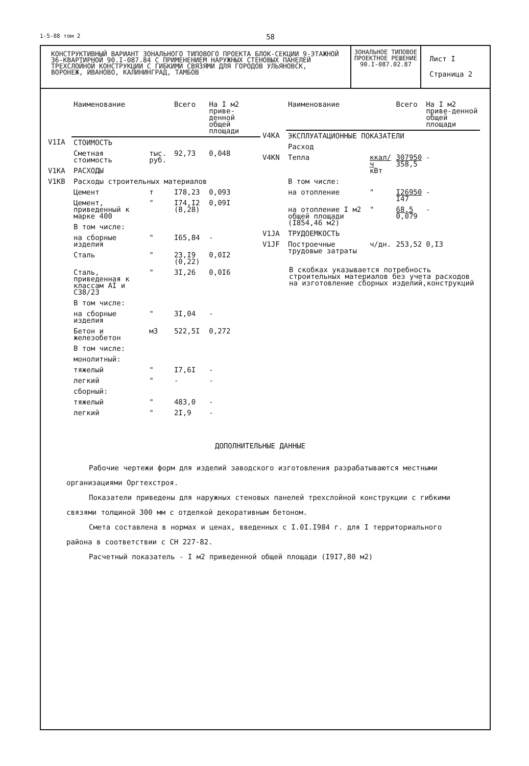1-5-88 том 2 58
КОНСТРУКТИВНЫЙ ВАРИАНТ ЗОНАЛЬНОГО ТИПОВОГО ПРОЕКТА БЛОК-СЕКЦИИ 9-ЭТАЖНОЙ 36-КВАРТИРНОЙ 90.I-087.84 С ПРИМЕНЕНИЕМ НАРУЖНЫХ СТЕНОВЫХ ПАНЕЛЕЙ ТРЕХСЛОЙНОЙ КОНСТРУКЦИИ С ГИБКИМИ СВЯЗЯМИ ДЛЯ ГОРОДОВ УЛЬЯНОВСК, ВОРОНЕЖ, ИВАНОВО, КАЛИНИНГРАД, ТАМБОВ
ЗОНАЛЬНОЕ ТИПОВОЕ ПРОЕКТНОЕ РЕШЕНИЕ 90.I-087.02.87
Лист I
Страница 2
| | Наименование | | Всего | На I м2 приве-денной общей площади |
| V1IA | СТОИМОСТЬ | | | |
| | Сметная стоимость | тыс. руб. | 92,73 | 0,048 |
| V1KA | РАСХОДЫ | | | |
| V1KB | Расходы строительных материалов | | | |
| | Цемент | т | I78,23 | 0,093 |
| | Цемент, приведенный к марке 400 | " | I74,I2 (8,28) | 0,09I |
| | В том числе: | | | |
| | на сборные изделия | " | I65,84 | - |
| | Сталь | " | 23,I9 (0,22) | 0,0I2 |
| | Сталь, приведенная к классам AI и C38/23 | " | 3I,26 | 0,0I6 |
| | В том числе: | | | |
| | на сборные изделия | " | 3I,04 | - |
| | Бетон и железобетон | м3 | 522,5I | 0,272 |
| | В том числе: | | | |
| | монолитный: | | | |
| | тяжелый | " | I7,6I | - |
| | легкий | " | - | - |
| | сборный: | | | |
| | тяжелый | " | 483,0 | - |
| | легкий | " | 2I,9 | - |
| | Наименование | | Всего | На I м2 приве-денной общей площади |
| V4KA | ЭКСПЛУАТАЦИОННЫЕ ПОКАЗАТЕЛИ | | | |
| | Расход | | | |
| V4KN | Тепла | ккал/ч кВт | 307950 358,5 | - |
| | В том числе: | | | |
| | на отопление | " | I26950 I47 | - |
| | на отопление I м2 общей площади (I854,46 м2) | " | 68,5 0,079 | - |
| V1JA | ТРУДОЕМКОСТЬ | | | |
| V1JF | Построечные трудовые затраты | ч/дн. | 253,52 | 0,I3 |
В скобках указывается потребность строительных материалов без учета расходов на изготовление сборных изделий,конструкций
ДОПОЛНИТЕЛЬНЫЕ ДАННЫЕ
Рабочие чертежи форм для изделий заводского изготовления разрабатываются местными организациями Оргтехстроя.
Показатели приведены для наружных стеновых панелей трехслойной конструкции с гибкими связями толщиной 300 мм с отделкой декоративным бетоном.
Смета составлена в нормах и ценах, введенных с I.0I.I984 г. для I территориального района в соответствии с СН 227-82.
Расчетный показатель - I м2 приведенной общей площади (I9I7,80 м2)